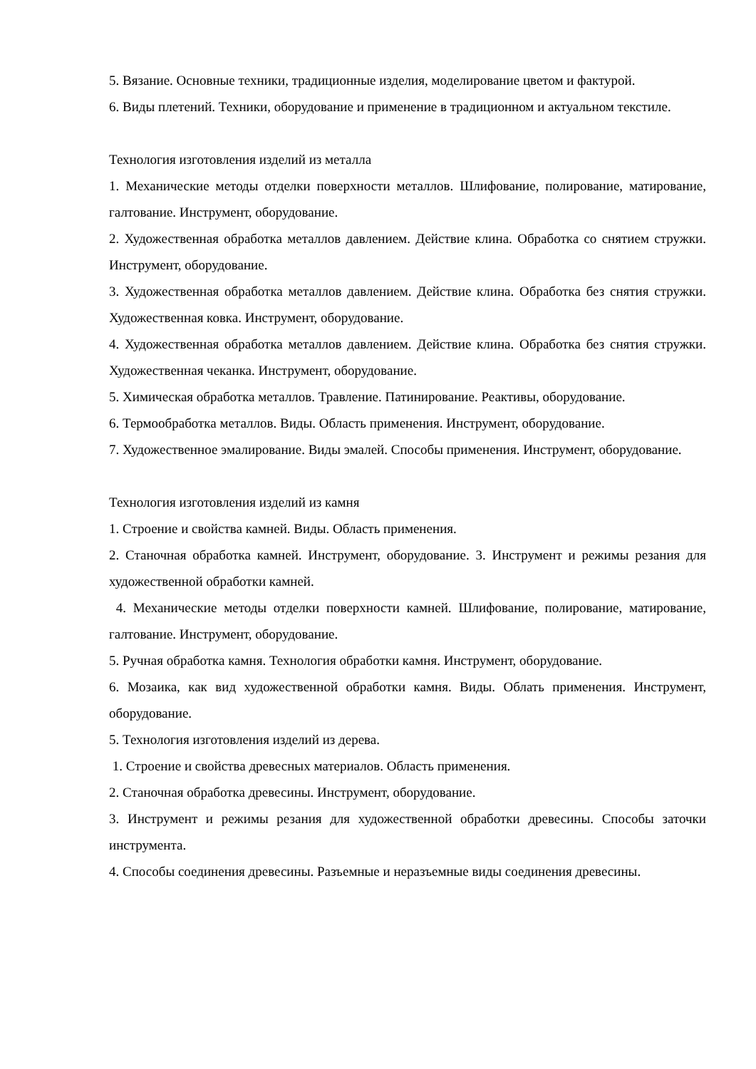5. Вязание. Основные техники, традиционные изделия, моделирование цветом и фактурой.
6. Виды плетений. Техники, оборудование и применение в традиционном и актуальном текстиле.
Технология изготовления изделий из металла
1. Механические методы отделки поверхности металлов. Шлифование, полирование, матирование, галтование. Инструмент, оборудование.
2. Художественная обработка металлов давлением. Действие клина. Обработка со снятием стружки. Инструмент, оборудование.
3. Художественная обработка металлов давлением. Действие клина. Обработка без снятия стружки. Художественная ковка. Инструмент, оборудование.
4. Художественная обработка металлов давлением. Действие клина. Обработка без снятия стружки. Художественная чеканка. Инструмент, оборудование.
5. Химическая обработка металлов. Травление. Патинирование. Реактивы, оборудование.
6. Термообработка металлов. Виды. Область применения. Инструмент, оборудование.
7. Художественное эмалирование. Виды эмалей. Способы применения. Инструмент, оборудование.
Технология изготовления изделий из камня
1. Строение и свойства камней. Виды. Область применения.
2. Станочная обработка камней. Инструмент, оборудование. 3. Инструмент и режимы резания для художественной обработки камней.
4. Механические методы отделки поверхности камней. Шлифование, полирование, матирование, галтование. Инструмент, оборудование.
5. Ручная обработка камня. Технология обработки камня. Инструмент, оборудование.
6. Мозаика, как вид художественной обработки камня. Виды. Облать применения. Инструмент, оборудование.
5. Технология изготовления изделий из дерева.
1. Строение и свойства древесных материалов. Область применения.
2. Станочная обработка древесины. Инструмент, оборудование.
3. Инструмент и режимы резания для художественной обработки древесины. Способы заточки инструмента.
4. Способы соединения древесины. Разъемные и неразъемные виды соединения древесины.